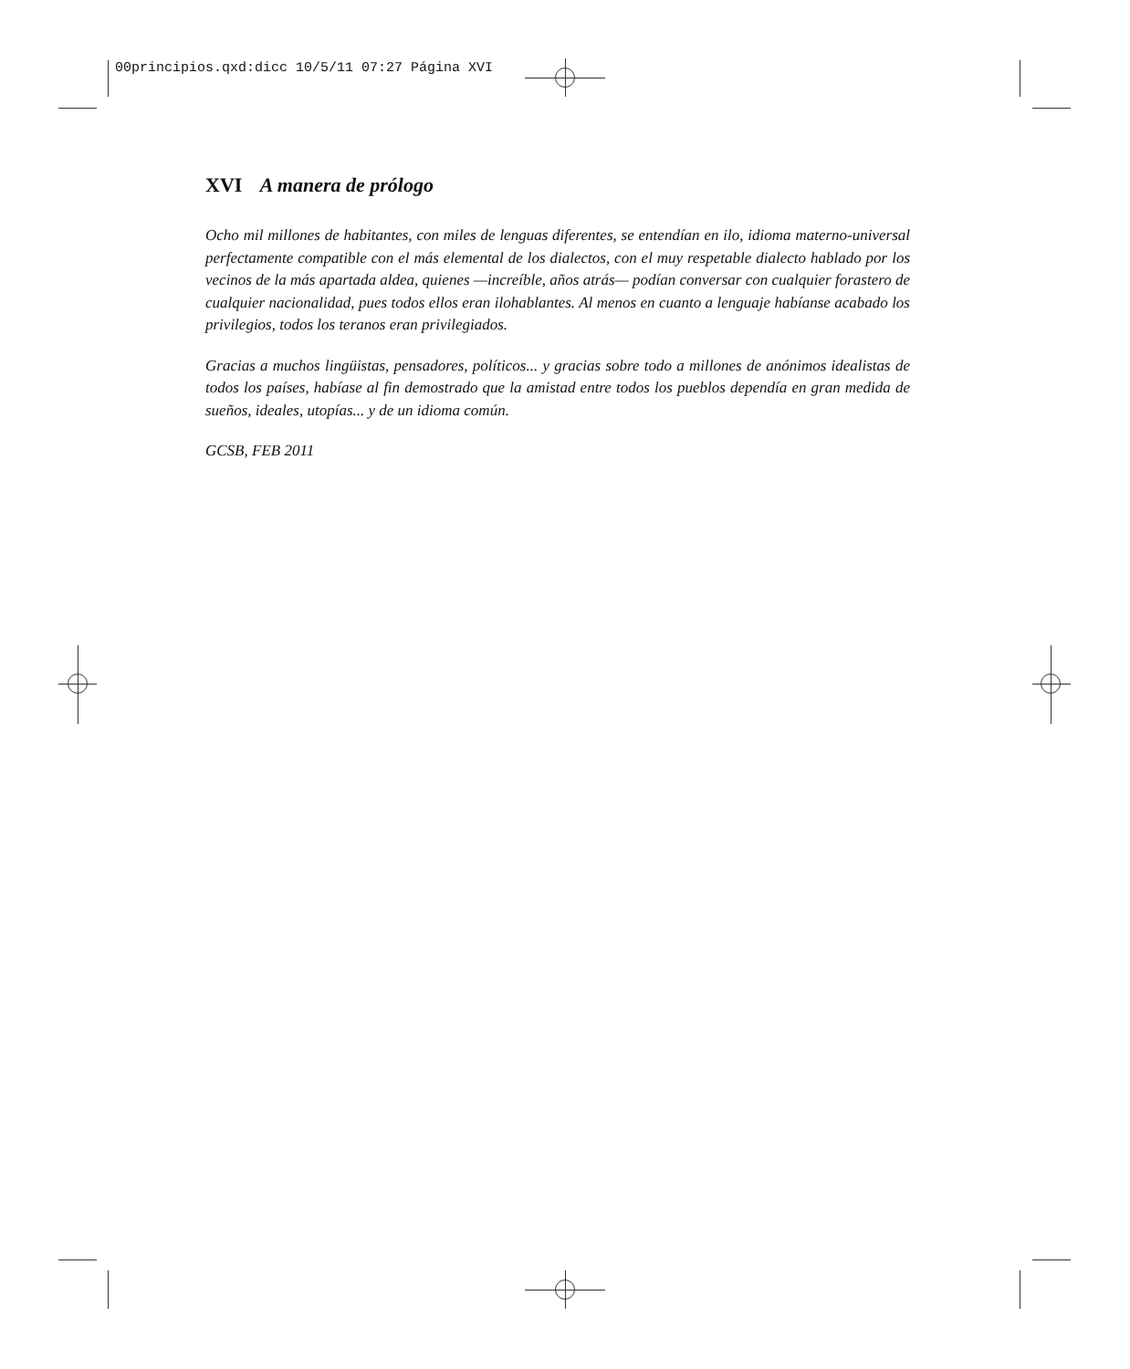00principios.qxd:dicc 10/5/11 07:27 Página XVI
XVI A manera de prólogo
Ocho mil millones de habitantes, con miles de lenguas diferentes, se entendían en ilo, idioma materno-universal perfectamente compatible con el más elemental de los dialectos, con el muy respetable dialecto hablado por los vecinos de la más apartada aldea, quienes —increíble, años atrás— podían conversar con cualquier forastero de cualquier nacionalidad, pues todos ellos eran ilohablantes. Al menos en cuanto a lenguaje habíanse acabado los privilegios, todos los teranos eran privilegiados.
Gracias a muchos lingüistas, pensadores, políticos... y gracias sobre todo a millones de anónimos idealistas de todos los países, habíase al fin demostrado que la amistad entre todos los pueblos dependía en gran medida de sueños, ideales, utopías... y de un idioma común.
GCSB, FEB 2011